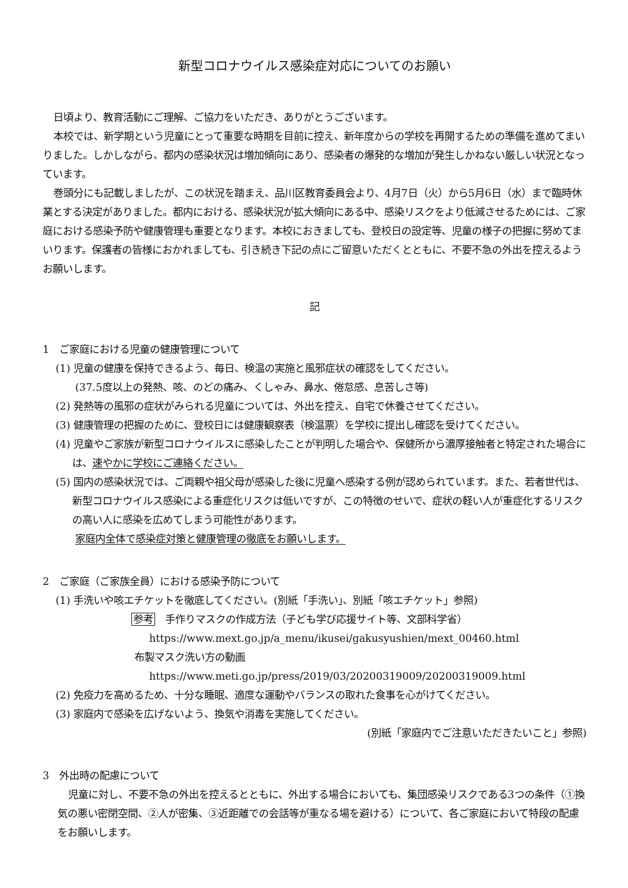新型コロナウイルス感染症対応についてのお願い
日頃より、教育活動にご理解、ご協力をいただき、ありがとうございます。
本校では、新学期という児童にとって重要な時期を目前に控え、新年度からの学校を再開するための準備を進めてまいりました。しかしながら、都内の感染状況は増加傾向にあり、感染者の爆発的な増加が発生しかねない厳しい状況となっています。
巻頭分にも記載しましたが、この状況を踏まえ、品川区教育委員会より、4月7日（火）から5月6日（水）まで臨時休業とする決定がありました。都内における、感染状況が拡大傾向にある中、感染リスクをより低減させるためには、ご家庭における感染予防や健康管理も重要となります。本校におきましても、登校日の設定等、児童の様子の把握に努めてまいります。保護者の皆様におかれましても、引き続き下記の点にご留意いただくとともに、不要不急の外出を控えるようお願いします。
記
1　ご家庭における児童の健康管理について
(1) 児童の健康を保持できるよう、毎日、検温の実施と風邪症状の確認をしてください。
(37.5度以上の発熱、咳、のどの痛み、くしゃみ、鼻水、倦怠感、息苦しさ等)
(2) 発熱等の風邪の症状がみられる児童については、外出を控え、自宅で休養させてください。
(3) 健康管理の把握のために、登校日には健康観察表（検温票）を学校に提出し確認を受けてください。
(4) 児童やご家族が新型コロナウイルスに感染したことが判明した場合や、保健所から濃厚接触者と特定された場合には、速やかに学校にご連絡ください。
(5) 国内の感染状況では、ご両親や祖父母が感染した後に児童へ感染する例が認められています。また、若者世代は、新型コロナウイルス感染による重症化リスクは低いですが、この特徴のせいで、症状の軽い人が重症化するリスクの高い人に感染を広めてしまう可能性があります。
家庭内全体で感染症対策と健康管理の徹底をお願いします。
2　ご家庭（ご家族全員）における感染予防について
(1) 手洗いや咳エチケットを徹底してください。(別紙「手洗い」、別紙「咳エチケット」参照)
参考　手作りマスクの作成方法（子ども学び応援サイト等、文部科学省）
https://www.mext.go.jp/a_menu/ikusei/gakusyushien/mext_00460.html
布製マスク洗い方の動画
https://www.meti.go.jp/press/2019/03/20200319009/20200319009.html
(2) 免疫力を高めるため、十分な睡眠、適度な運動やバランスの取れた食事を心がけてください。
(3) 家庭内で感染を広げないよう、換気や消毒を実施してください。
(別紙「家庭内でご注意いただきたいこと」参照)
3　外出時の配慮について
児童に対し、不要不急の外出を控えるとともに、外出する場合においても、集団感染リスクである3つの条件（①換気の悪い密閉空間、②人が密集、③近距離での会話等が重なる場を避ける）について、各ご家庭において特段の配慮をお願いします。